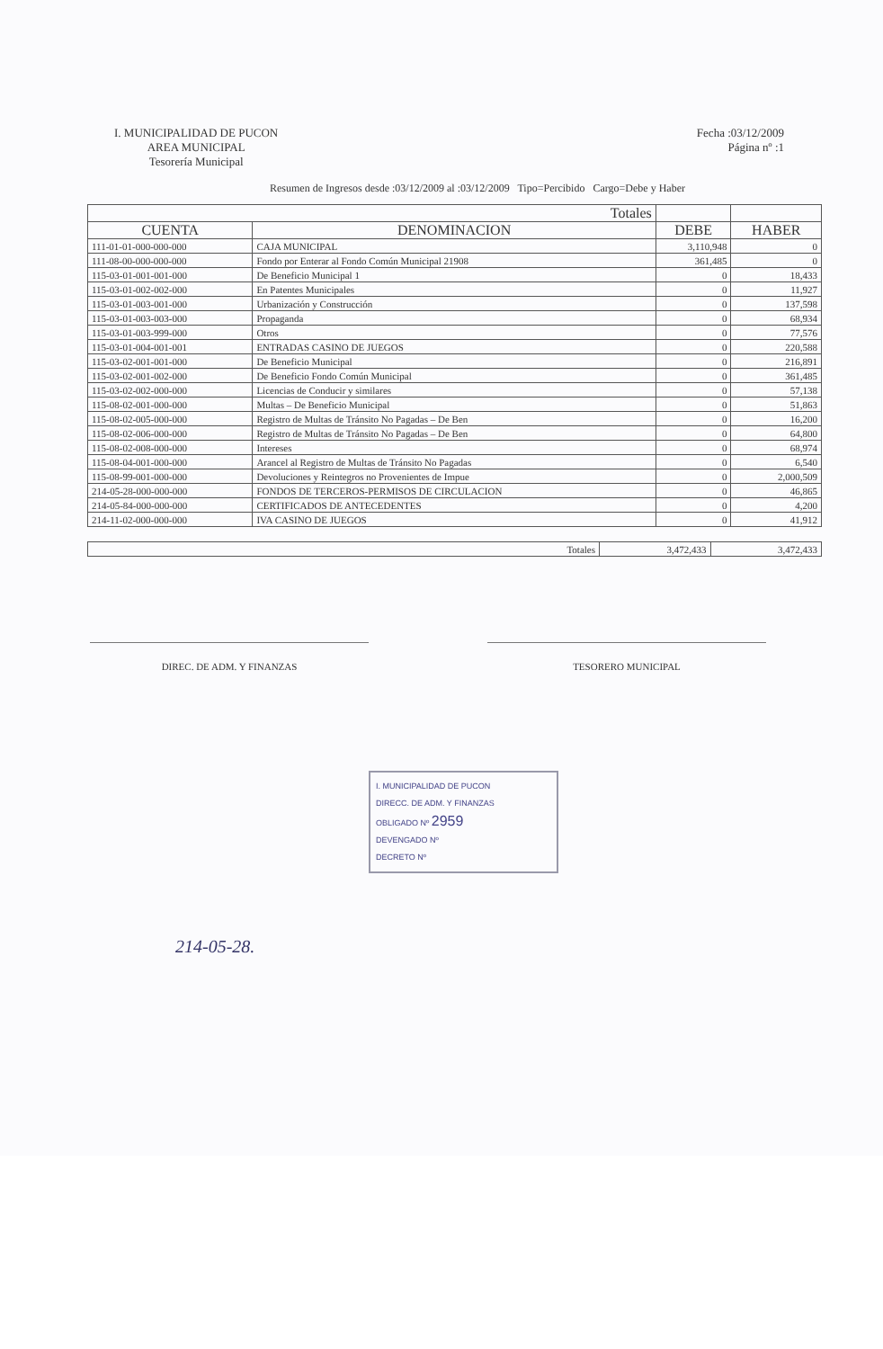I. MUNICIPALIDAD DE PUCON
AREA MUNICIPAL
Tesorería Municipal
Fecha :03/12/2009
Página nº :1
Resumen de Ingresos desde :03/12/2009 al :03/12/2009 Tipo=Percibido Cargo=Debe y Haber
| Totales | | | |
| --- | --- | --- | --- |
| CUENTA | DENOMINACION | DEBE | HABER |
| 111-01-01-000-000-000 | CAJA MUNICIPAL | 3,110,948 | 0 |
| 111-08-00-000-000-000 | Fondo por Enterar al Fondo Común Municipal 21908 | 361,485 | 0 |
| 115-03-01-001-001-000 | De Beneficio Municipal 1 | 0 | 18,433 |
| 115-03-01-002-002-000 | En Patentes Municipales | 0 | 11,927 |
| 115-03-01-003-001-000 | Urbanización y Construcción | 0 | 137,598 |
| 115-03-01-003-003-000 | Propaganda | 0 | 68,934 |
| 115-03-01-003-999-000 | Otros | 0 | 77,576 |
| 115-03-01-004-001-001 | ENTRADAS CASINO DE JUEGOS | 0 | 220,588 |
| 115-03-02-001-001-000 | De Beneficio Municipal | 0 | 216,891 |
| 115-03-02-001-002-000 | De Beneficio Fondo Común Municipal | 0 | 361,485 |
| 115-03-02-002-000-000 | Licencias de Conducir y similares | 0 | 57,138 |
| 115-08-02-001-000-000 | Multas – De Beneficio Municipal | 0 | 51,863 |
| 115-08-02-005-000-000 | Registro de Multas de Tránsito No Pagadas – De Ben | 0 | 16,200 |
| 115-08-02-006-000-000 | Registro de Multas de Tránsito No Pagadas – De Ben | 0 | 64,800 |
| 115-08-02-008-000-000 | Intereses | 0 | 68,974 |
| 115-08-04-001-000-000 | Arancel al Registro de Multas de Tránsito No Pagadas | 0 | 6,540 |
| 115-08-99-001-000-000 | Devoluciones y Reintegros no Provenientes de Impue | 0 | 2,000,509 |
| 214-05-28-000-000-000 | FONDOS DE TERCEROS-PERMISOS DE CIRCULACION | 0 | 46,865 |
| 214-05-84-000-000-000 | CERTIFICADOS DE ANTECEDENTES | 0 | 4,200 |
| 214-11-02-000-000-000 | IVA CASINO DE JUEGOS | 0 | 41,912 |
| Totales | 3,472,433 | 3,472,433 |
DIREC. DE ADM. Y FINANZAS TESORERO MUNICIPAL
I. MUNICIPALIDAD DE PUCON
DIRECC. DE ADM. Y FINANZAS
OBLIGADO Nº 2959
DEVENGADO Nº
DECRETO Nº
214-05-28.